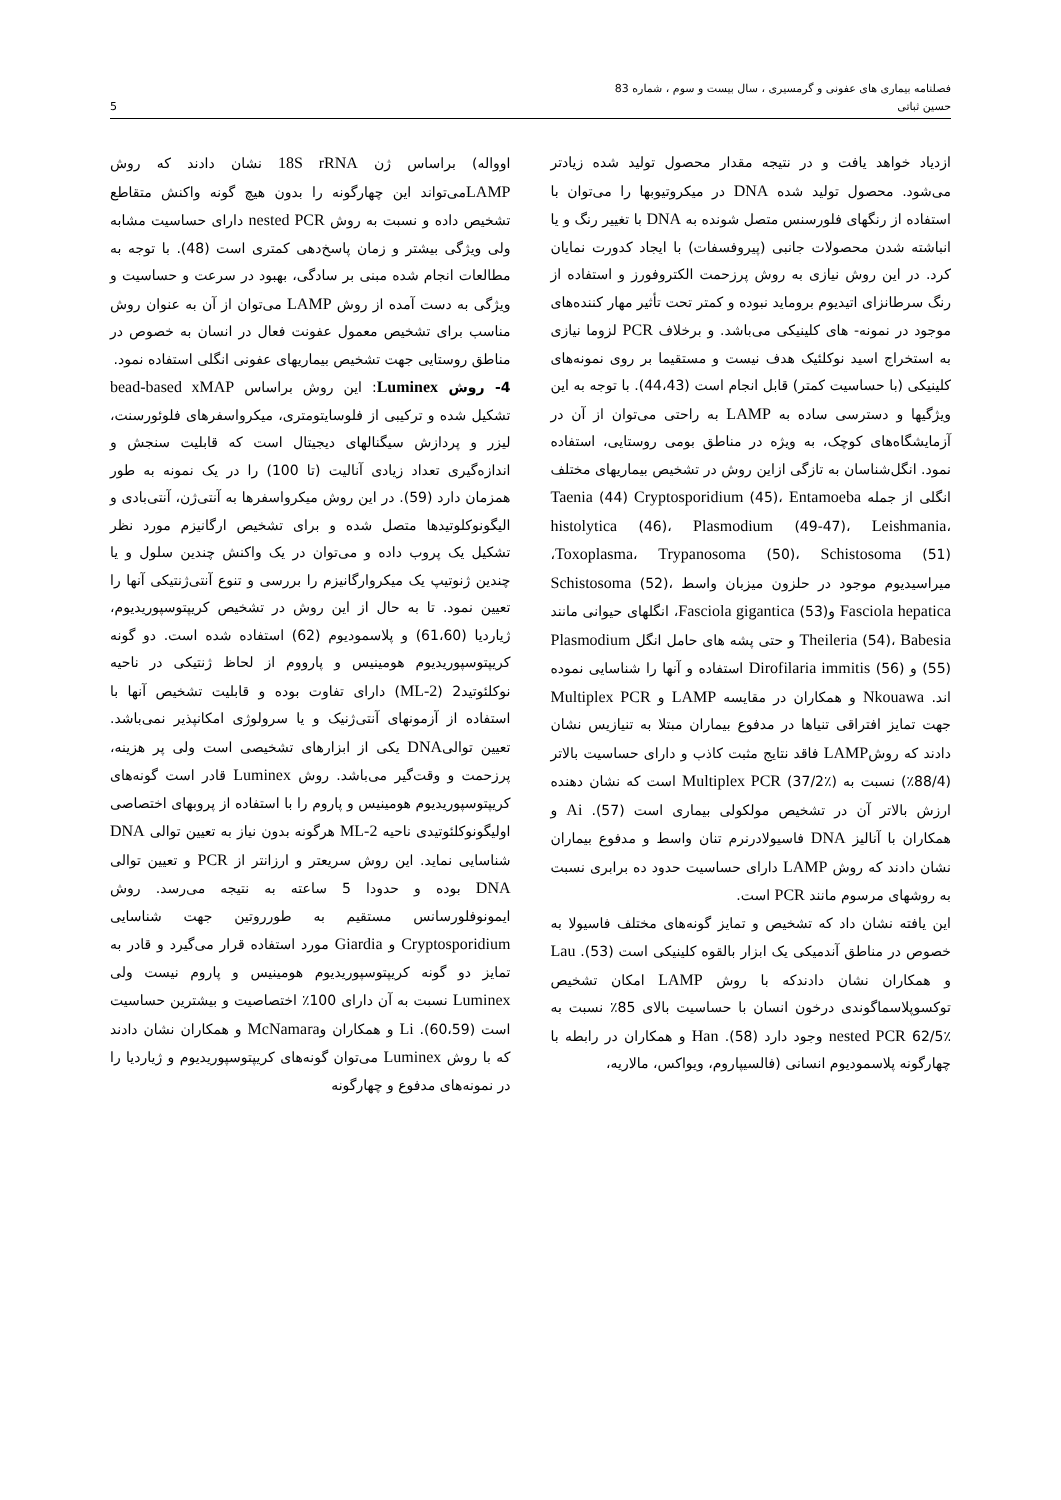فصلنامه بیماری های عفونی و گرمسیری ، سال بیست و سوم ، شماره 83
حسین ثباتی 5
ازدیاد خواهد یافت و در نتیجه مقدار محصول تولید شده زیادتر می‌شود. محصول تولید شده DNA در میکروتیوبها را می‌توان با استفاده از رنگهای فلورسنس متصل شونده به DNA با تغییر رنگ و یا انباشته شدن محصولات جانبی (پیروفسفات) با ایجاد کدورت نمایان کرد. در این روش نیازی به روش پرزحمت الکتروفورز و استفاده از رنگ سرطانزای اتیدیوم بروماید نبوده و کمتر تحت تأثیر مهار کننده‌های موجود در نمونه- های کلینیکی می‌باشد. و برخلاف PCR لزوما نیازی به استخراج اسید نوکلئیک هدف نیست و مستقیما بر روی نمونه‌های کلینیکی (با حساسیت کمتر) قابل انجام است (44،43). با توجه به این ویژگیها و دسترسی ساده به LAMP به راحتی می‌توان از آن در آزمایشگاه‌های کوچک، به ویژه در مناطق بومی روستایی، استفاده نمود. انگل‌شناسان به تازگی ازاین روش در تشخیص بیماریهای مختلف انگلی از جمله Taenia (44) Cryptosporidium (45)، Entamoeba histolytica (46)، Plasmodium (49-47)، Leishmania، Toxoplasma، Trypanosoma (50)، Schistosoma (51)، میراسیدیوم موجود در حلزون میزبان واسط Schistosoma (52)، Fasciola hepatica وFasciola gigantica (53)، انگلهای حیوانی مانند Theileria (54)، Babesia و حتی پشه های حامل انگل Plasmodium (55) و Dirofilaria immitis (56) استفاده و آنها را شناسایی نموده اند. Nkouawa و همکاران در مقایسه LAMP و Multiplex PCR جهت تمایز افتراقی تنیاها در مدفوع بیماران مبتلا به تنیازیس نشان دادند که روشLAMP فاقد نتایج مثبت کاذب و دارای حساسیت بالاتر (88/4٪) نسبت به Multiplex PCR (37/2٪) است که نشان دهنده ارزش بالاتر آن در تشخیص مولکولی بیماری است (57). Ai و همکاران با آنالیز DNA فاسیولادرنرم تنان واسط و مدفوع بیماران نشان دادند که روش LAMP دارای حساسیت حدود ده برابری نسبت به روشهای مرسوم مانند PCR است.
این یافته نشان داد که تشخیص و تمایز گونه‌های مختلف فاسیولا به خصوص در مناطق آندمیکی یک ابزار بالقوه کلینیکی است (53). Lau و همکاران نشان دادندکه با روش LAMP امکان تشخیص توکسوپلاسماگوندی درخون انسان با حساسیت بالای 85٪ نسبت به nested PCR 62/5٪ وجود دارد (58). Han و همکاران در رابطه با چهارگونه پلاسمودیوم انسانی (فالسیپاروم، ویواکس، مالاریه،
اوواله) براساس ژن 18S rRNA نشان دادند که روش LAMPمی‌تواند این چهارگونه را بدون هیچ گونه واکنش متقاطع تشخیص داده و نسبت به روش nested PCR دارای حساسیت مشابه ولی ویژگی بیشتر و زمان پاسخ‌دهی کمتری است (48). با توجه به مطالعات انجام شده مبنی بر سادگی، بهبود در سرعت و حساسیت و ویژگی به دست آمده از روش LAMP می‌توان از آن به عنوان روش مناسب برای تشخیص معمول عفونت فعال در انسان به خصوص در مناطق روستایی جهت تشخیص بیماریهای عفونی انگلی استفاده نمود.
4- روش Luminex: این روش براساس bead-based xMAP تشکیل شده و ترکیبی از فلوسایتومتری، میکرواسفرهای فلوئورسنت، لیزر و پردازش سیگنالهای دیجیتال است که قابلیت سنجش و اندازه‌گیری تعداد زیادی آنالیت (تا 100) را در یک نمونه به طور همزمان دارد (59). در این روش میکرواسفرها به آنتی‌ژن، آنتی‌بادی و الیگونوکلوتیدها متصل شده و برای تشخیص ارگانیزم مورد نظر تشکیل یک پروب داده و می‌توان در یک واکنش چندین سلول و یا چندین ژنوتیپ یک میکروارگانیزم را بررسی و تنوع آنتی‌ژنتیکی آنها را تعیین نمود. تا به حال از این روش در تشخیص کریپتوسپوریدیوم، ژیاردیا (61،60) و پلاسمودیوم (62) استفاده شده است. دو گونه کریپتوسپوریدیوم هومینیس و پارووم از لحاظ ژنتیکی در ناحیه نوکلئوتید2 (ML-2) دارای تفاوت بوده و قابلیت تشخیص آنها با استفاده از آزمونهای آنتی‌ژنیک و یا سرولوژی امکانپذیر نمی‌باشد. تعیین توالیDNA یکی از ابزارهای تشخیصی است ولی پر هزینه، پرزحمت و وقت‌گیر می‌باشد. روش Luminex قادر است گونه‌های کریپتوسپوریدیوم هومینیس و پاروم را با استفاده از پروبهای اختصاصی اولیگونوکلئوتیدی ناحیه ML-2 هرگونه بدون نیاز به تعیین توالی DNA شناسایی نماید. این روش سریعتر و ارزانتر از PCR و تعیین توالی DNA بوده و حدودا 5 ساعته به نتیجه می‌رسد. روش ایمونوفلورسانس مستقیم به طورروتین جهت شناسایی Cryptosporidium و Giardia مورد استفاده قرار می‌گیرد و قادر به تمایز دو گونه کریپتوسپوریدیوم هومینیس و پاروم نیست ولی Luminex نسبت به آن دارای 100٪ اختصاصیت و بیشترین حساسیت است (60،59). Li و همکاران وMcNamara و همکاران نشان دادند که با روش Luminex می‌توان گونه‌های کریپتوسپوریدیوم و ژیاردیا را در نمونه‌های مدفوع و چهارگونه